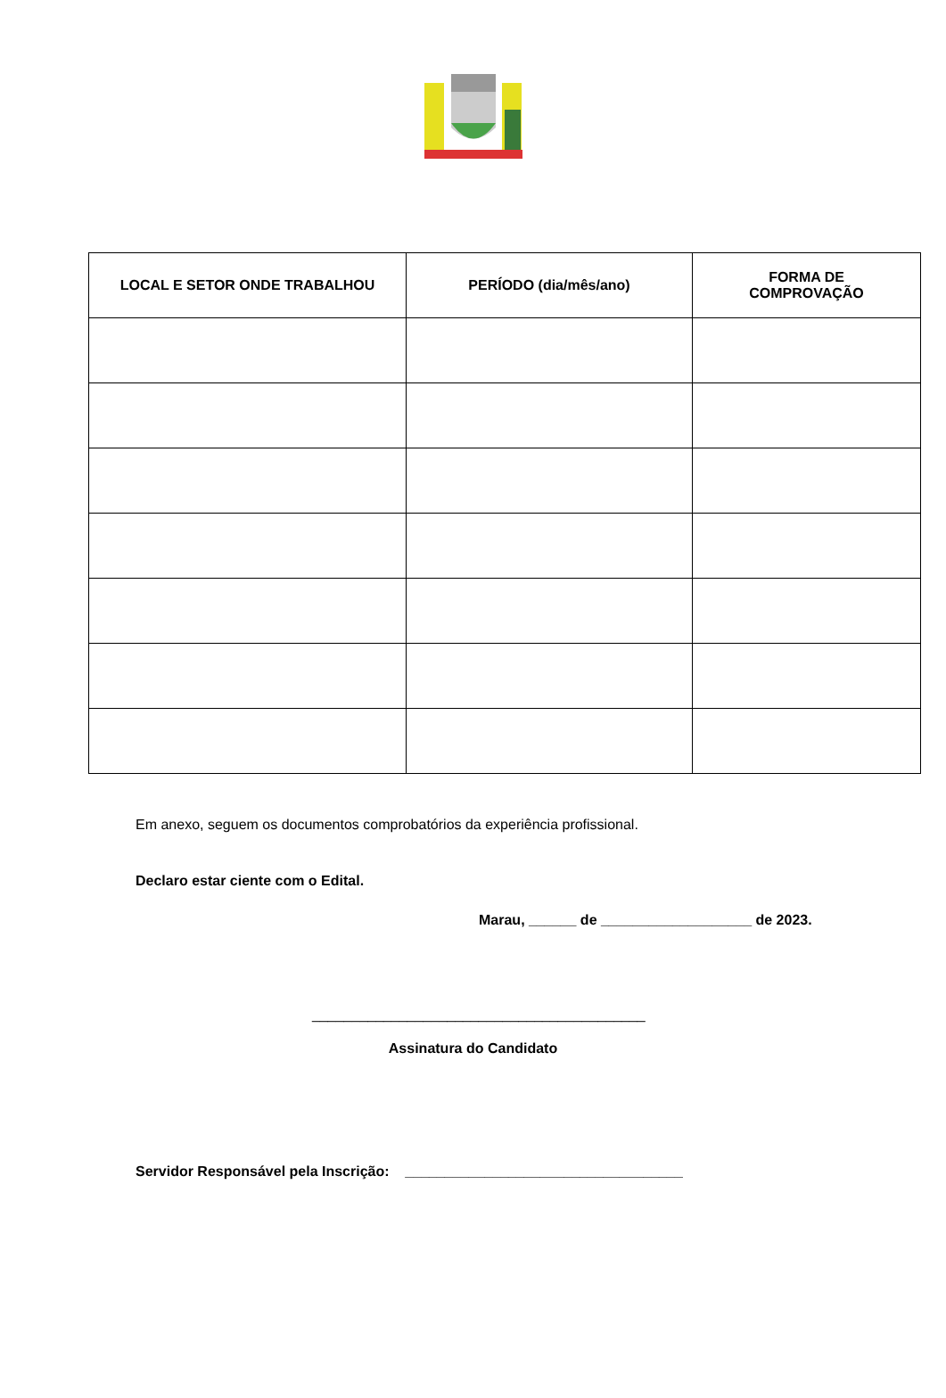| LOCAL E SETOR ONDE TRABALHOU | PERÍODO (dia/mês/ano) | FORMA DE COMPROVAÇÃO |
| --- | --- | --- |
Em anexo, seguem os documentos comprobatórios da experiência profissional.
Declaro estar ciente com o Edital.
Marau, ______ de ___________________ de 2023.
__________________________________________
Assinatura do Candidato
Servidor Responsável pela Inscrição: ___________________________________